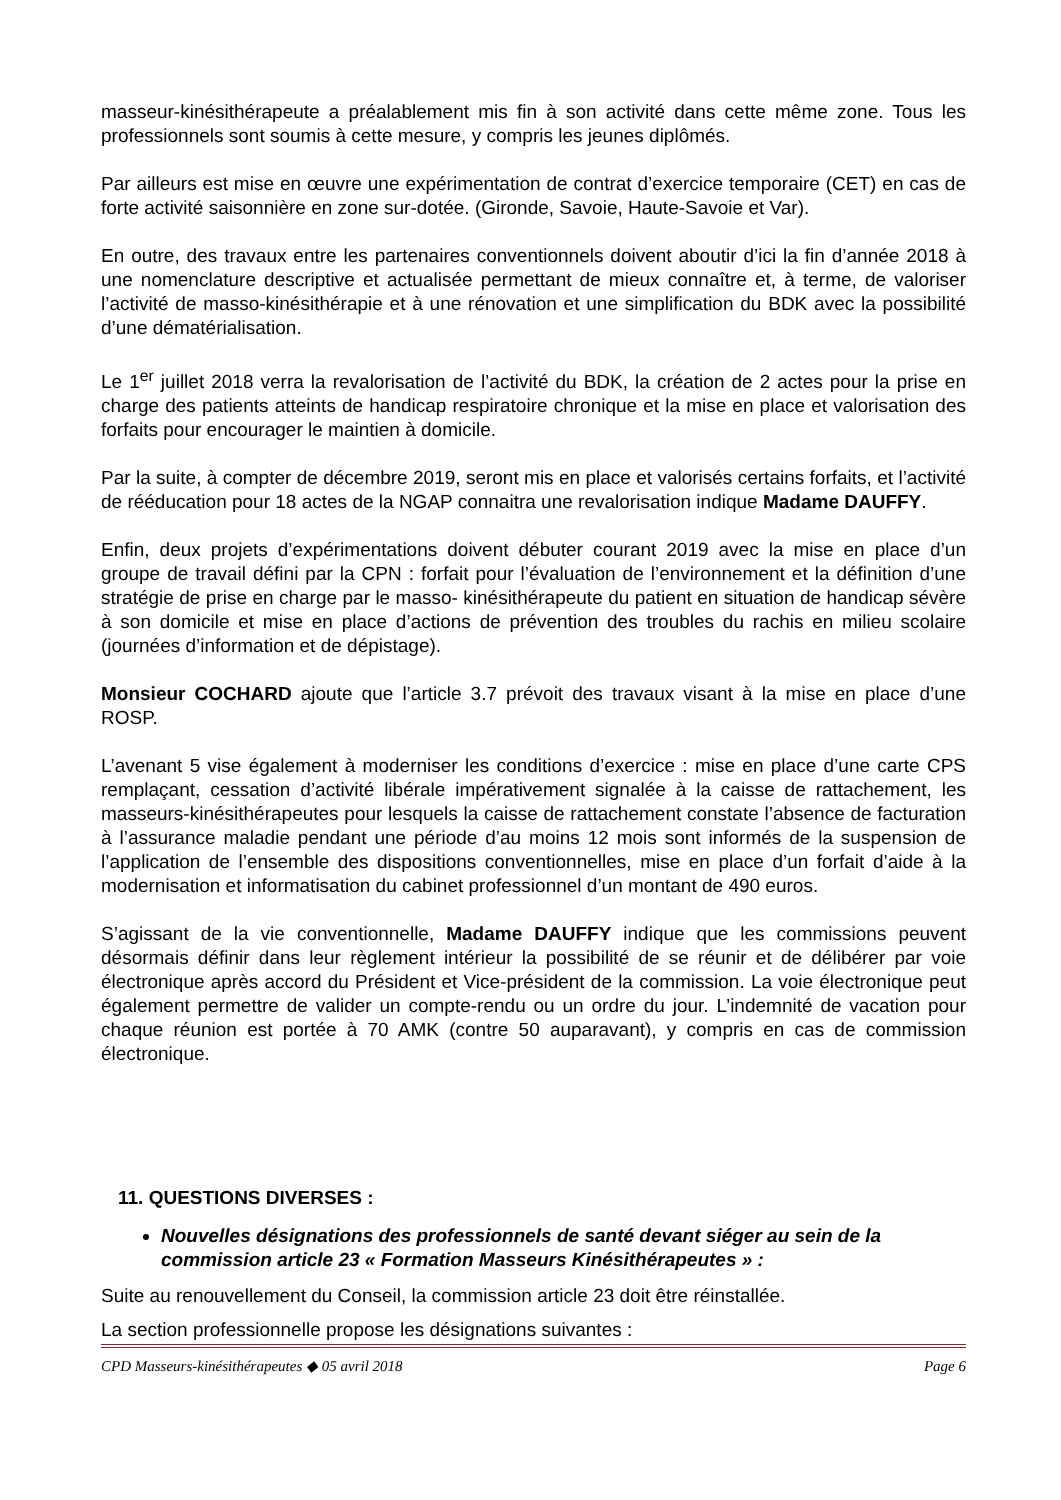masseur-kinésithérapeute a préalablement mis fin à son activité dans cette même zone. Tous les professionnels sont soumis à cette mesure, y compris les jeunes diplômés.
Par ailleurs est mise en œuvre une expérimentation de contrat d’exercice temporaire (CET) en cas de forte activité saisonnière en zone sur-dotée. (Gironde, Savoie, Haute-Savoie et Var).
En outre, des travaux entre les partenaires conventionnels doivent aboutir d’ici la fin d’année 2018 à une nomenclature descriptive et actualisée permettant de mieux connaître et, à terme, de valoriser l’activité de masso-kinésithérapie et à une rénovation et une simplification du BDK avec la possibilité d’une dématérialisation.
Le 1<sup>er</sup> juillet 2018 verra la revalorisation de l’activité du BDK, la création de 2 actes pour la prise en charge des patients atteints de handicap respiratoire chronique et la mise en place et valorisation des forfaits pour encourager le maintien à domicile.
Par la suite, à compter de décembre 2019, seront mis en place et valorisés certains forfaits, et l’activité de rééducation pour 18 actes de la NGAP connaitra une revalorisation indique Madame DAUFFY.
Enfin, deux projets d’expérimentations doivent débuter courant 2019 avec la mise en place d’un groupe de travail défini par la CPN : forfait pour l’évaluation de l’environnement et la définition d’une stratégie de prise en charge par le masso- kinésithérapeute du patient en situation de handicap sévère à son domicile et mise en place d’actions de prévention des troubles du rachis en milieu scolaire (journées d’information et de dépistage).
Monsieur COCHARD ajoute que l’article 3.7 prévoit des travaux visant à la mise en place d’une ROSP.
L’avenant 5 vise également à moderniser les conditions d’exercice : mise en place d’une carte CPS remplaçant, cessation d’activité libérale impérativement signalée à la caisse de rattachement, les masseurs-kinésithérapeutes pour lesquels la caisse de rattachement constate l’absence de facturation à l’assurance maladie pendant une période d’au moins 12 mois sont informés de la suspension de l’application de l’ensemble des dispositions conventionnelles, mise en place d’un forfait d’aide à la modernisation et informatisation du cabinet professionnel d’un montant de 490 euros.
S’agissant de la vie conventionnelle, Madame DAUFFY indique que les commissions peuvent désormais définir dans leur règlement intérieur la possibilité de se réunir et de délibérer par voie électronique après accord du Président et Vice-président de la commission. La voie électronique peut également permettre de valider un compte-rendu ou un ordre du jour. L’indemnité de vacation pour chaque réunion est portée à 70 AMK (contre 50 auparavant), y compris en cas de commission électronique.
11. QUESTIONS DIVERSES :
Nouvelles désignations des professionnels de santé devant siéger au sein de la commission article 23 « Formation Masseurs Kinésithérapeutes » :
Suite au renouvellement du Conseil, la commission article 23 doit être réinstallée.
La section professionnelle propose les désignations suivantes :
CPD Masseurs-kinésithérapeutes ◆ 05 avril 2018 Page 6